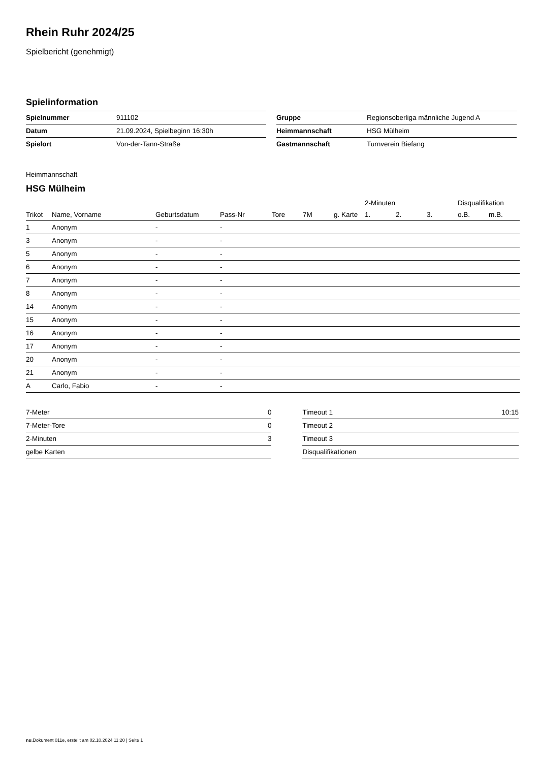Rhein Ruhr 2024/25
Spielbericht (genehmigt)
Spielinformation
| Spielnummer | 911102 |
| Datum | 21.09.2024, Spielbeginn 16:30h |
| Spielort | Von-der-Tann-Straße |
| Gruppe | Regionsoberliga männliche Jugend A |
| Heimmannschaft | HSG Mülheim |
| Gastmannschaft | Turnverein Biefang |
Heimmannschaft
HSG Mülheim
| | | | | | | | 2-Minuten | | | Disqualifikation | |
| --- | --- | --- | --- | --- | --- | --- | --- | --- | --- | --- | --- |
| Trikot | Name, Vorname | Geburtsdatum | Pass-Nr | Tore | 7M | g. Karte | 1. | 2. | 3. | o.B. | m.B. |
| 1 | Anonym | - | - | | | | | | | | |
| 3 | Anonym | - | - | | | | | | | | |
| 5 | Anonym | - | - | | | | | | | | |
| 6 | Anonym | - | - | | | | | | | | |
| 7 | Anonym | - | - | | | | | | | | |
| 8 | Anonym | - | - | | | | | | | | |
| 14 | Anonym | - | - | | | | | | | | |
| 15 | Anonym | - | - | | | | | | | | |
| 16 | Anonym | - | - | | | | | | | | |
| 17 | Anonym | - | - | | | | | | | | |
| 20 | Anonym | - | - | | | | | | | | |
| 21 | Anonym | - | - | | | | | | | | |
| A | Carlo, Fabio | - | - | | | | | | | | |
| 7-Meter | 0 |
| 7-Meter-Tore | 0 |
| 2-Minuten | 3 |
| gelbe Karten | |
| Timeout 1 | 10:15 |
| Timeout 2 | |
| Timeout 3 | |
| Disqualifikationen | |
nu.Dokument 011e, erstellt am 02.10.2024 11:20 | Seite 1